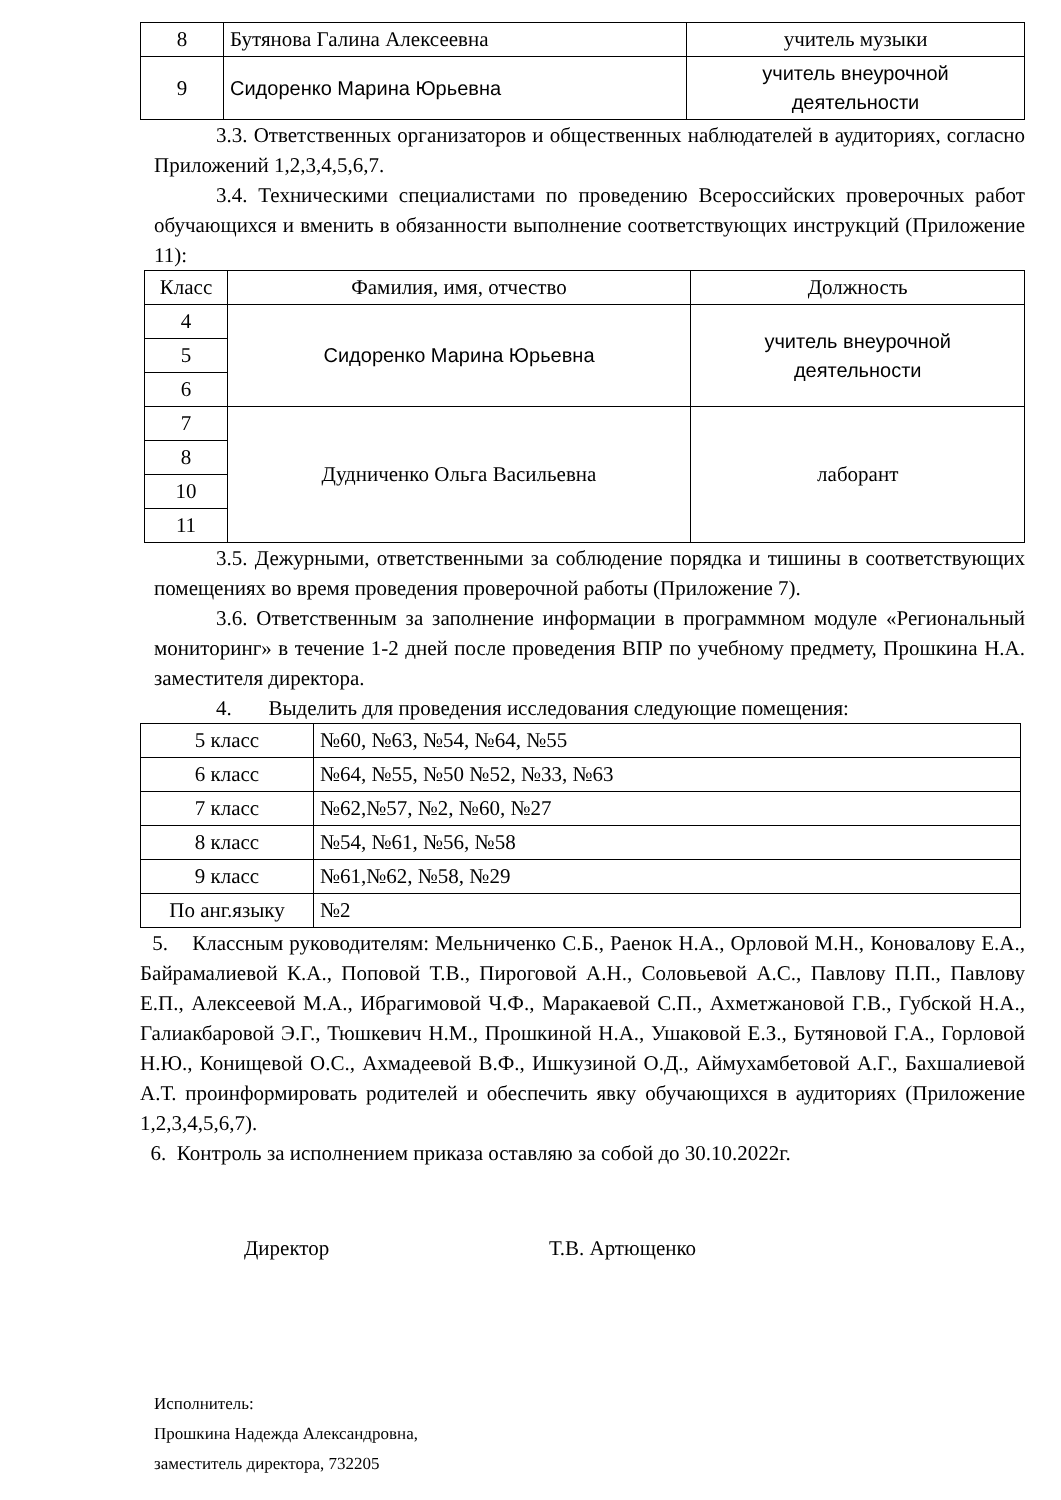| 8 | Бутянова Галина Алексеевна | учитель музыки |
| 9 | Сидоренко Марина Юрьевна | учитель внеурочной деятельности |
3.3. Ответственных организаторов и общественных наблюдателей в аудиториях, согласно Приложений 1,2,3,4,5,6,7.
3.4. Техническими специалистами по проведению Всероссийских проверочных работ обучающихся и вменить в обязанности выполнение соответствующих инструкций (Приложение 11):
| Класс | Фамилия, имя, отчество | Должность |
| --- | --- | --- |
| 4 | Сидоренко Марина Юрьевна | учитель внеурочной деятельности |
| 5 | | |
| 6 | | |
| 7 | Дудниченко Ольга Васильевна | лаборант |
| 8 | | |
| 10 | | |
| 11 | | |
3.5. Дежурными, ответственными за соблюдение порядка и тишины в соответствующих помещениях во время проведения проверочной работы (Приложение 7).
3.6. Ответственным за заполнение информации в программном модуле «Региональный мониторинг» в течение 1-2 дней после проведения ВПР по учебному предмету, Прошкина Н.А. заместителя директора.
4. Выделить для проведения исследования следующие помещения:
| 5 класс | №60, №63, №54, №64, №55 |
| 6 класс | №64, №55, №50 №52, №33, №63 |
| 7 класс | №62,№57, №2, №60, №27 |
| 8 класс | №54, №61, №56, №58 |
| 9 класс | №61,№62, №58, №29 |
| По анг.языку | №2 |
5. Классным руководителям: Мельниченко С.Б., Раенок Н.А., Орловой М.Н., Коновалову Е.А., Байрамалиевой К.А., Поповой Т.В., Пироговой А.Н., Соловьевой А.С., Павлову П.П., Павлову Е.П., Алексеевой М.А., Ибрагимовой Ч.Ф., Маракаевой С.П., Ахметжановой Г.В., Губской Н.А., Галиакбаровой Э.Г., Тюшкевич Н.М., Прошкиной Н.А., Ушаковой Е.З., Бутяновой Г.А., Горловой Н.Ю., Конищевой О.С., Ахмадеевой В.Ф., Ишкузиной О.Д., Аймухамбетовой А.Г., Бахшалиевой А.Т. проинформировать родителей и обеспечить явку обучающихся в аудиториях (Приложение 1,2,3,4,5,6,7).
6. Контроль за исполнением приказа оставляю за собой до 30.10.2022г.
Директор Т.В. Артющенко
Исполнитель:
Прошкина Надежда Александровна,
заместитель директора, 732205